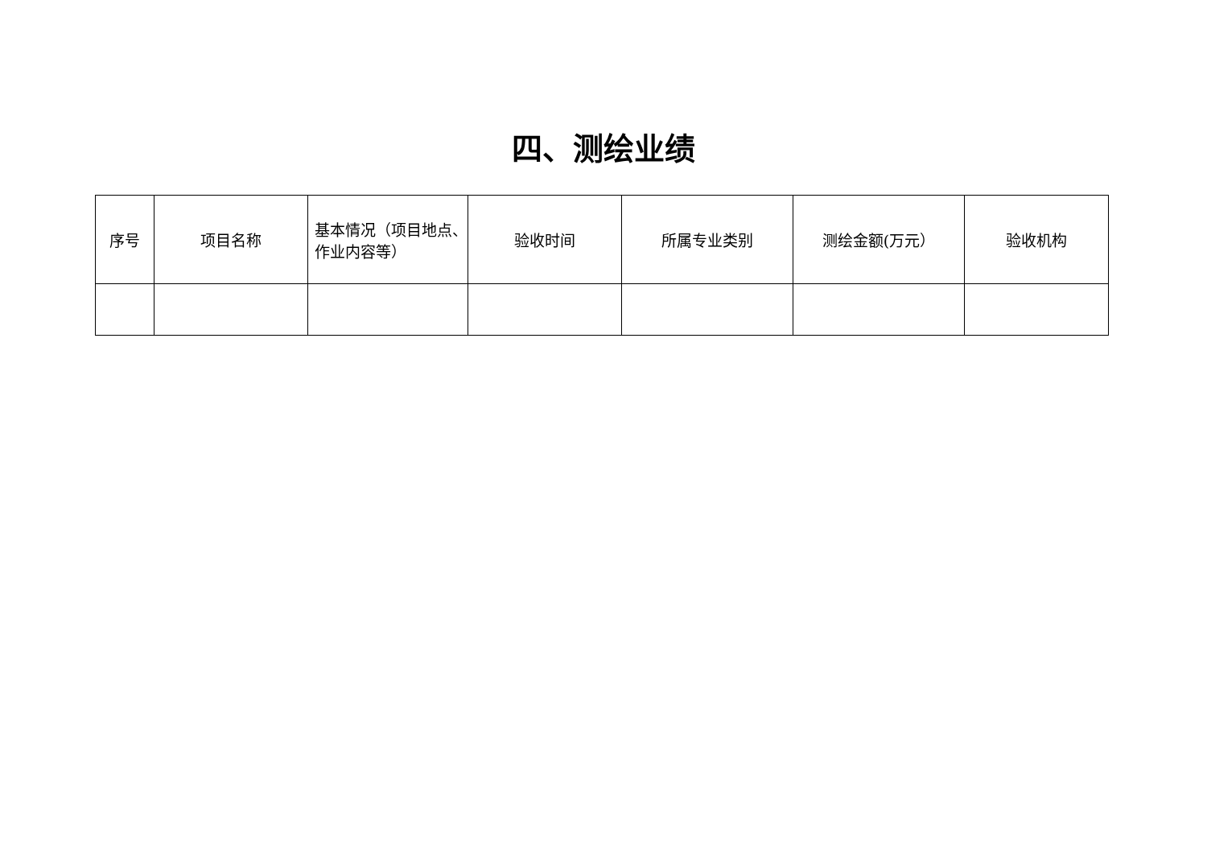四、测绘业绩
| 序号 | 项目名称 | 基本情况（项目地点、作业内容等） | 验收时间 | 所属专业类别 | 测绘金额(万元） | 验收机构 |
| --- | --- | --- | --- | --- | --- | --- |